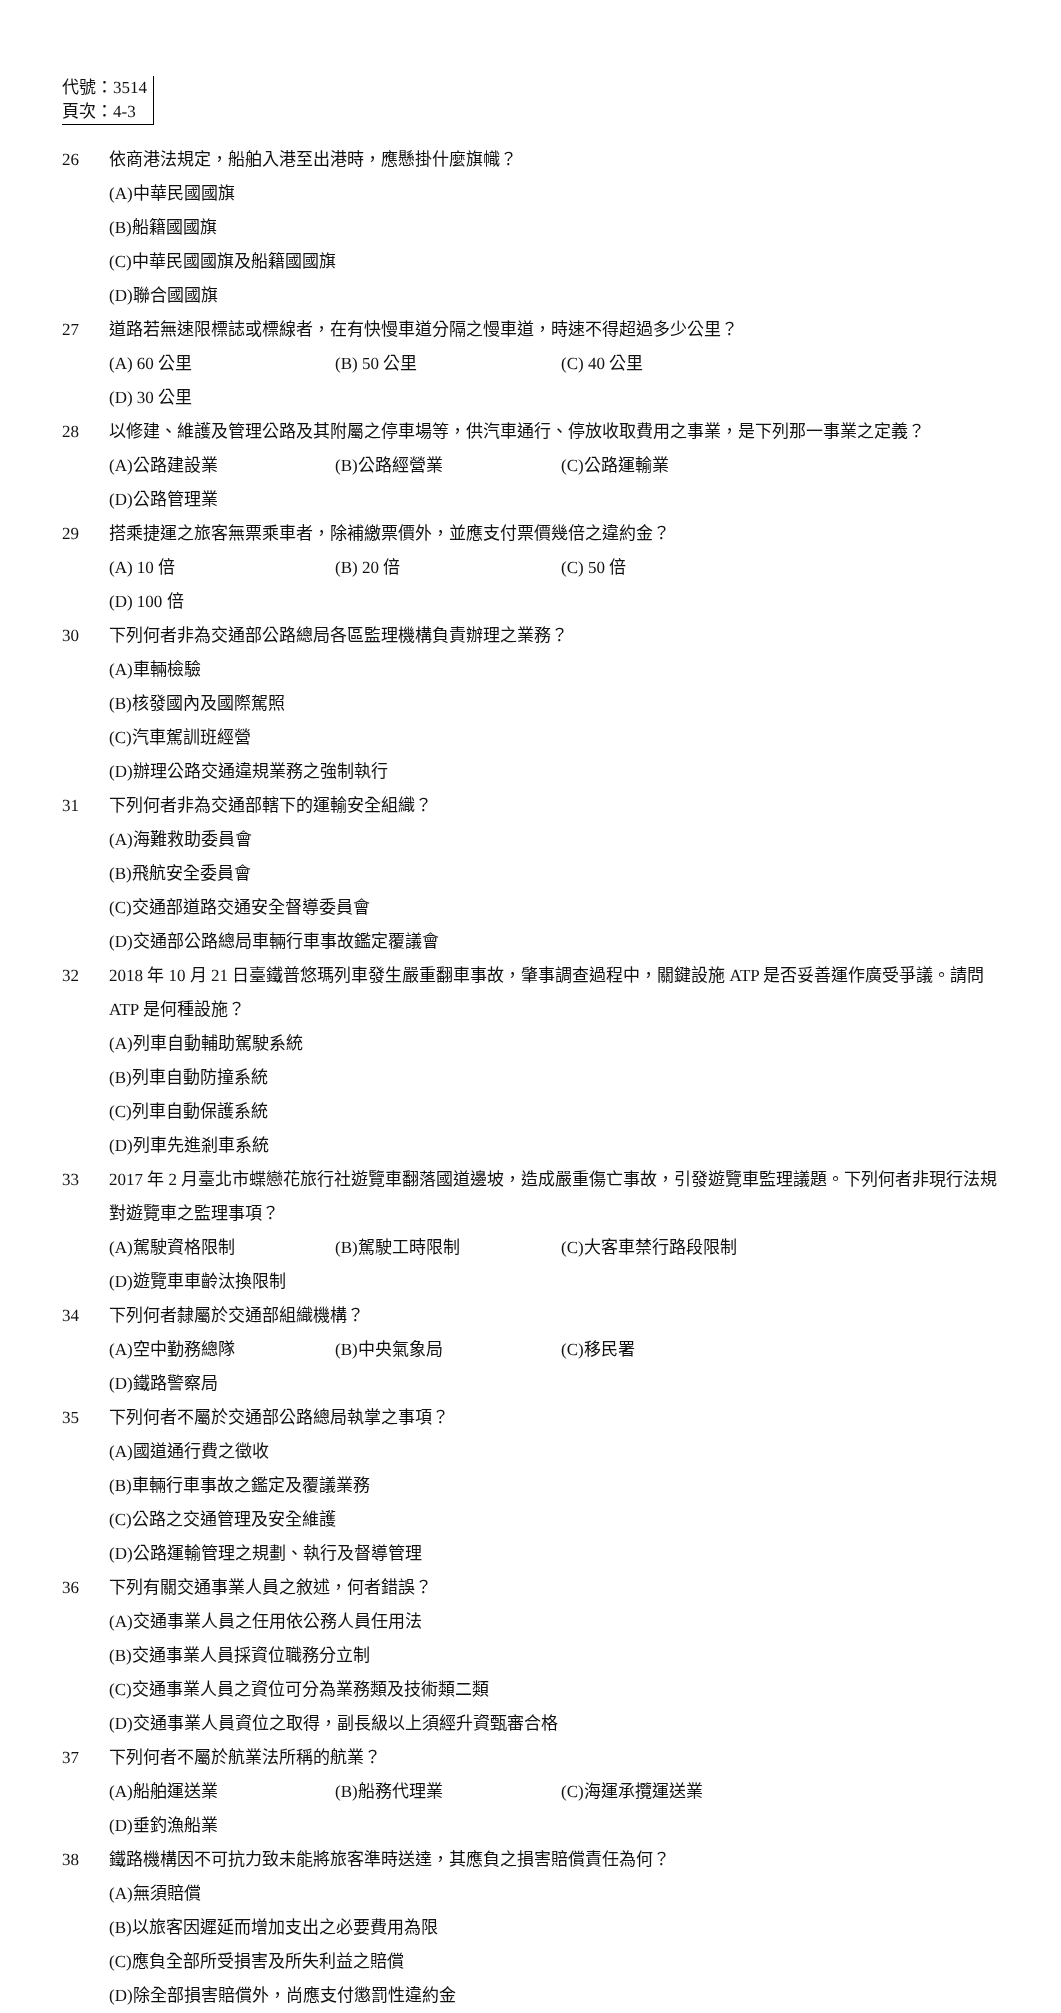代號：3514
頁次：4-3
26 依商港法規定，船舶入港至出港時，應懸掛什麼旗幟？
(A)中華民國國旗 (B)船籍國國旗 (C)中華民國國旗及船籍國國旗 (D)聯合國國旗
27 道路若無速限標誌或標線者，在有快慢車道分隔之慢車道，時速不得超過多少公里？
(A) 60 公里 (B) 50 公里 (C) 40 公里 (D) 30 公里
28 以修建、維護及管理公路及其附屬之停車場等，供汽車通行、停放收取費用之事業，是下列那一事業之定義？
(A)公路建設業 (B)公路經營業 (C)公路運輸業 (D)公路管理業
29 搭乘捷運之旅客無票乘車者，除補繳票價外，並應支付票價幾倍之違約金？
(A) 10 倍 (B) 20 倍 (C) 50 倍 (D) 100 倍
30 下列何者非為交通部公路總局各區監理機構負責辦理之業務？
(A)車輛檢驗 (B)核發國內及國際駕照 (C)汽車駕訓班經營 (D)辦理公路交通違規業務之強制執行
31 下列何者非為交通部轄下的運輸安全組織？
(A)海難救助委員會 (B)飛航安全委員會 (C)交通部道路交通安全督導委員會 (D)交通部公路總局車輛行車事故鑑定覆議會
32 2018 年 10 月 21 日臺鐵普悠瑪列車發生嚴重翻車事故，肇事調查過程中，關鍵設施 ATP 是否妥善運作廣受爭議。請問 ATP 是何種設施？
(A)列車自動輔助駕駛系統 (B)列車自動防撞系統 (C)列車自動保護系統 (D)列車先進剎車系統
33 2017 年 2 月臺北市蝶戀花旅行社遊覽車翻落國道邊坡，造成嚴重傷亡事故，引發遊覽車監理議題。下列何者非現行法規對遊覽車之監理事項？
(A)駕駛資格限制 (B)駕駛工時限制 (C)大客車禁行路段限制 (D)遊覽車車齡汰換限制
34 下列何者隸屬於交通部組織機構？
(A)空中勤務總隊 (B)中央氣象局 (C)移民署 (D)鐵路警察局
35 下列何者不屬於交通部公路總局執掌之事項？
(A)國道通行費之徵收 (B)車輛行車事故之鑑定及覆議業務 (C)公路之交通管理及安全維護 (D)公路運輸管理之規劃、執行及督導管理
36 下列有關交通事業人員之敘述，何者錯誤？
(A)交通事業人員之任用依公務人員任用法 (B)交通事業人員採資位職務分立制 (C)交通事業人員之資位可分為業務類及技術類二類 (D)交通事業人員資位之取得，副長級以上須經升資甄審合格
37 下列何者不屬於航業法所稱的航業？
(A)船舶運送業 (B)船務代理業 (C)海運承攬運送業 (D)垂釣漁船業
38 鐵路機構因不可抗力致未能將旅客準時送達，其應負之損害賠償責任為何？
(A)無須賠償 (B)以旅客因遲延而增加支出之必要費用為限 (C)應負全部所受損害及所失利益之賠償 (D)除全部損害賠償外，尚應支付懲罰性違約金